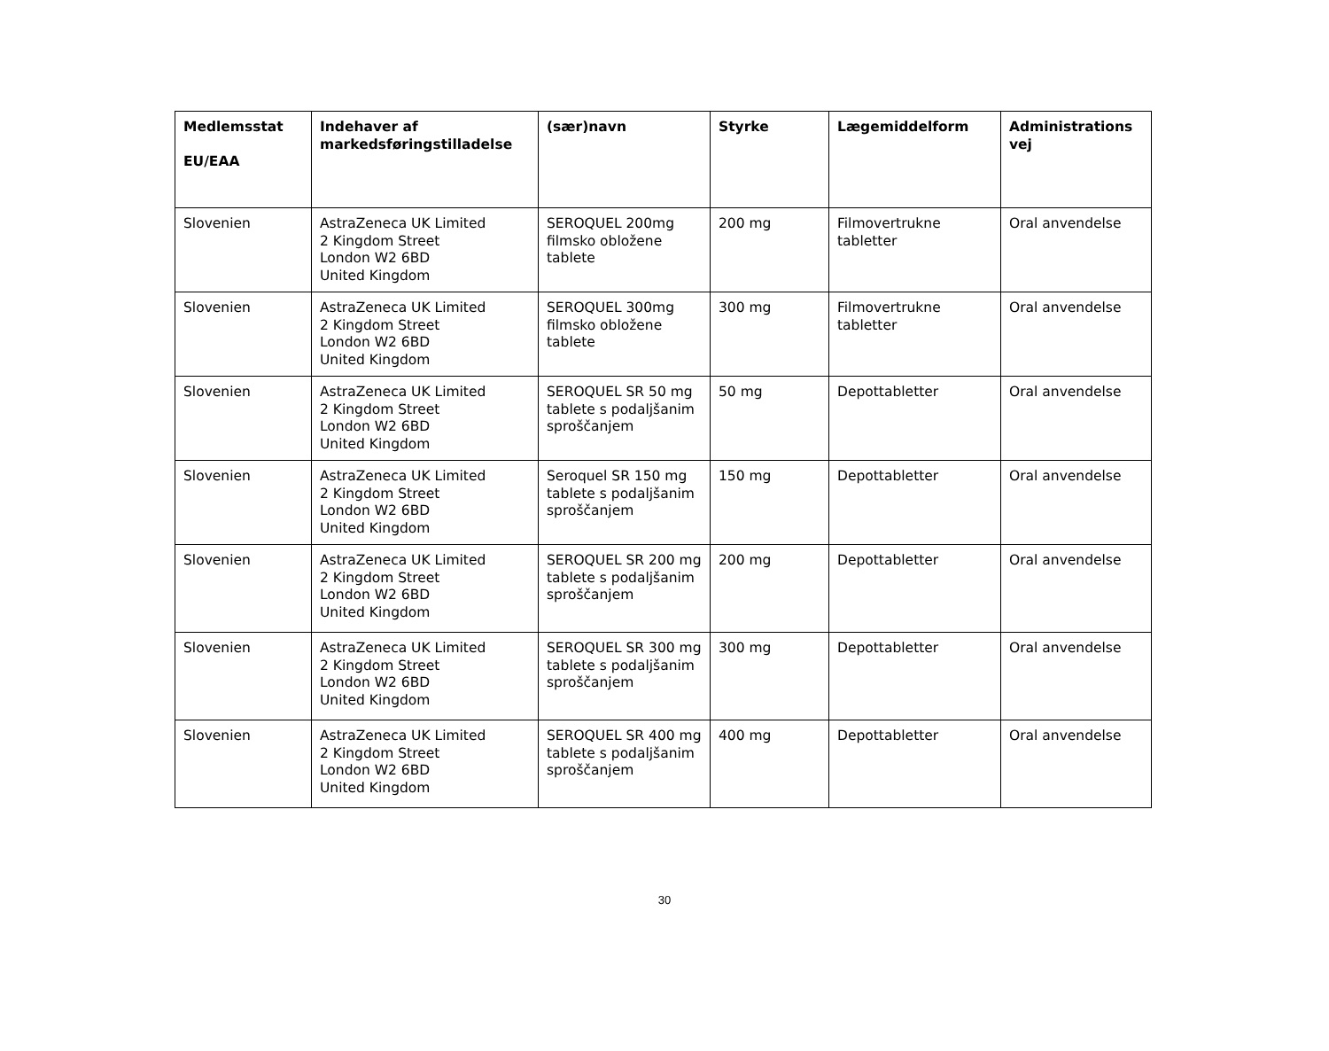| Medlemsstat EU/EAA | Indehaver af markedsføringstilladelse | (sær)navn | Styrke | Lægemiddelform | Administrations vej |
| --- | --- | --- | --- | --- | --- |
| Slovenien | AstraZeneca UK Limited 2 Kingdom Street London W2 6BD United Kingdom | SEROQUEL 200mg filmsko obložene tablete | 200 mg | Filmovertrukne tabletter | Oral anvendelse |
| Slovenien | AstraZeneca UK Limited 2 Kingdom Street London W2 6BD United Kingdom | SEROQUEL 300mg filmsko obložene tablete | 300 mg | Filmovertrukne tabletter | Oral anvendelse |
| Slovenien | AstraZeneca UK Limited 2 Kingdom Street London W2 6BD United Kingdom | SEROQUEL SR 50 mg tablete s podaljšanim sproščanjem | 50 mg | Depottabletter | Oral anvendelse |
| Slovenien | AstraZeneca UK Limited 2 Kingdom Street London W2 6BD United Kingdom | Seroquel SR 150 mg tablete s podaljšanim sproščanjem | 150 mg | Depottabletter | Oral anvendelse |
| Slovenien | AstraZeneca UK Limited 2 Kingdom Street London W2 6BD United Kingdom | SEROQUEL SR 200 mg tablete s podaljšanim sproščanjem | 200 mg | Depottabletter | Oral anvendelse |
| Slovenien | AstraZeneca UK Limited 2 Kingdom Street London W2 6BD United Kingdom | SEROQUEL SR 300 mg tablete s podaljšanim sproščanjem | 300 mg | Depottabletter | Oral anvendelse |
| Slovenien | AstraZeneca UK Limited 2 Kingdom Street London W2 6BD United Kingdom | SEROQUEL SR 400 mg tablete s podaljšanim sproščanjem | 400 mg | Depottabletter | Oral anvendelse |
30